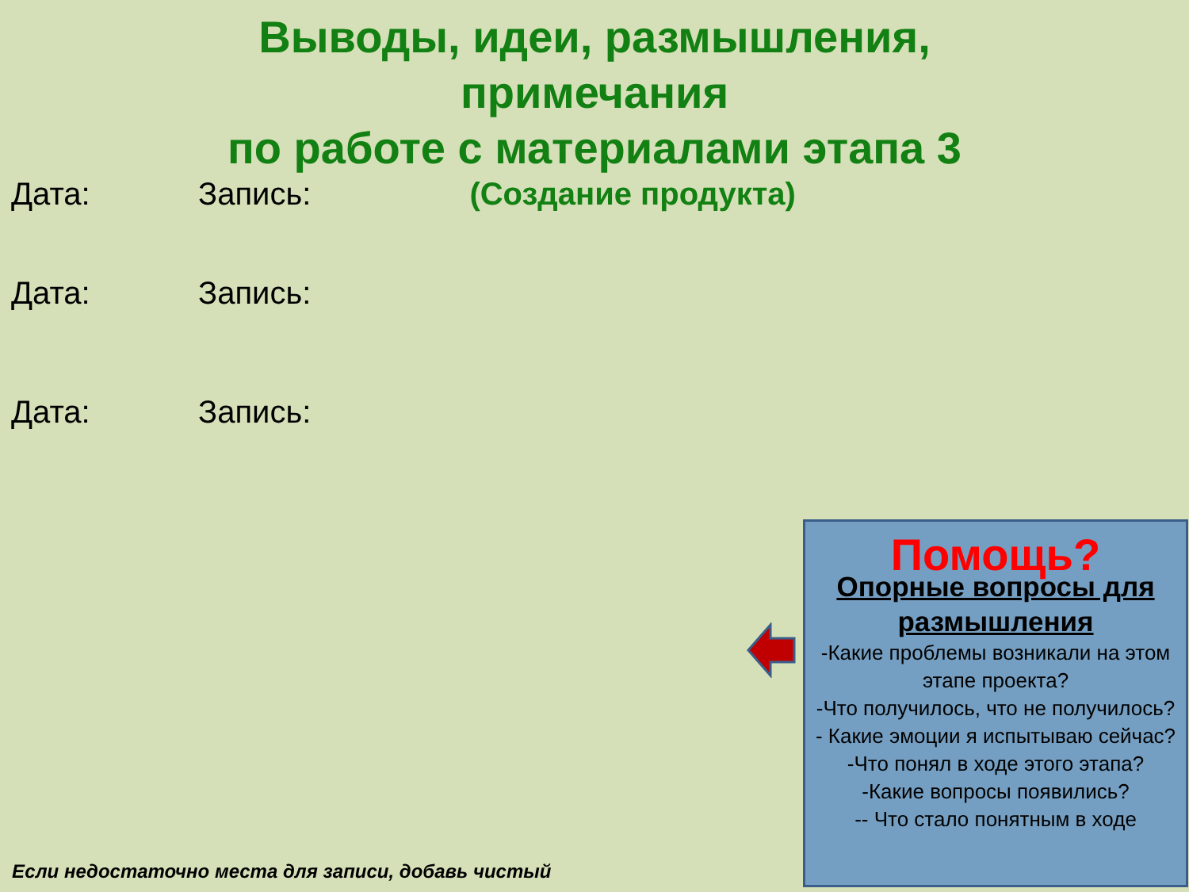Выводы, идеи, размышления,
примечания
по работе с материалами этапа 3
Дата: Запись: (Создание продукта)
Дата: Запись:
Дата: Запись:
Помощь?
Опорные вопросы для размышления
-Какие проблемы возникали на этом этапе проекта?
-Что получилось, что не получилось?
- Какие эмоции я испытываю сейчас?
-Что понял в ходе этого этапа?
-Какие вопросы появились?
-- Что стало понятным в ходе
Если недостаточно места для записи, добавь чистый